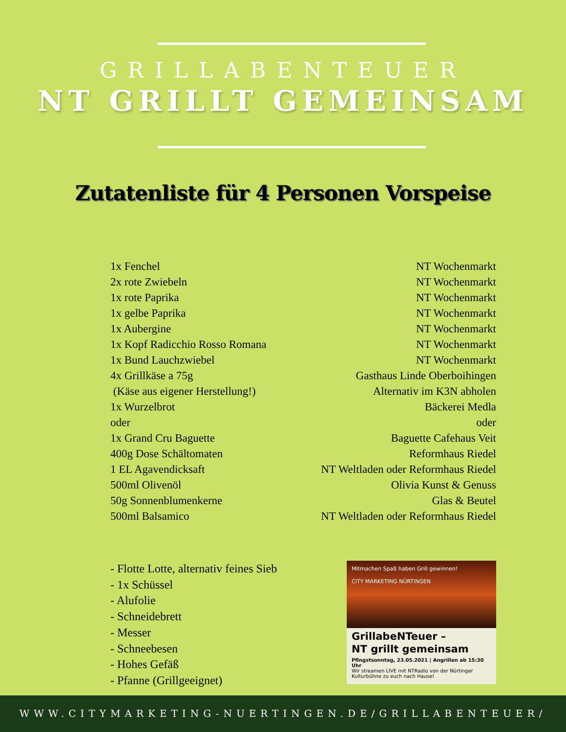GRILLABENTEUER
NT GRILLT GEMEINSAM
Zutatenliste für 4 Personen Vorspeise
| 1x Fenchel | NT Wochenmarkt |
| 2x rote Zwiebeln | NT Wochenmarkt |
| 1x rote Paprika | NT Wochenmarkt |
| 1x gelbe Paprika | NT Wochenmarkt |
| 1x Aubergine | NT Wochenmarkt |
| 1x Kopf Radicchio Rosso Romana | NT Wochenmarkt |
| 1x Bund Lauchzwiebel | NT Wochenmarkt |
| 4x Grillkäse a 75g | Gasthaus Linde Oberboihingen |
| (Käse aus eigener Herstellung!) | Alternativ im K3N abholen |
| 1x Wurzelbrot | Bäckerei Medla |
| oder | oder |
| 1x Grand Cru Baguette | Baguette Cafehaus Veit |
| 400g Dose Schältomaten | Reformhaus Riedel |
| 1 EL Agavendicksaft | NT Weltladen oder Reformhaus Riedel |
| 500ml Olivenöl | Olivia Kunst & Genuss |
| 50g Sonnenblumenkerne | Glas & Beutel |
| 500ml Balsamico | NT Weltladen oder Reformhaus Riedel |
- Flotte Lotte, alternativ feines Sieb
- 1x Schüssel
- Alufolie
- Schneidebrett
- Messer
- Schneebesen
- Hohes Gefäß
- Pfanne (Grillgeeignet)
Mitmachen Spaß haben Grill gewinnen!
CITY MARKETING NÜRTINGEN
GrillabeNTeuer –
NT grillt gemeinsam
Pfingstsonntag, 23.05.2021 | Angrillen ab 15:30 Uhr
Wir streamen LIVE mit NTRadio von der Nürtinger Kulturbühne zu euch nach Hause!
WWW.CITYMARKETING-NUERTINGEN.DE/GRILLABENTEUER/